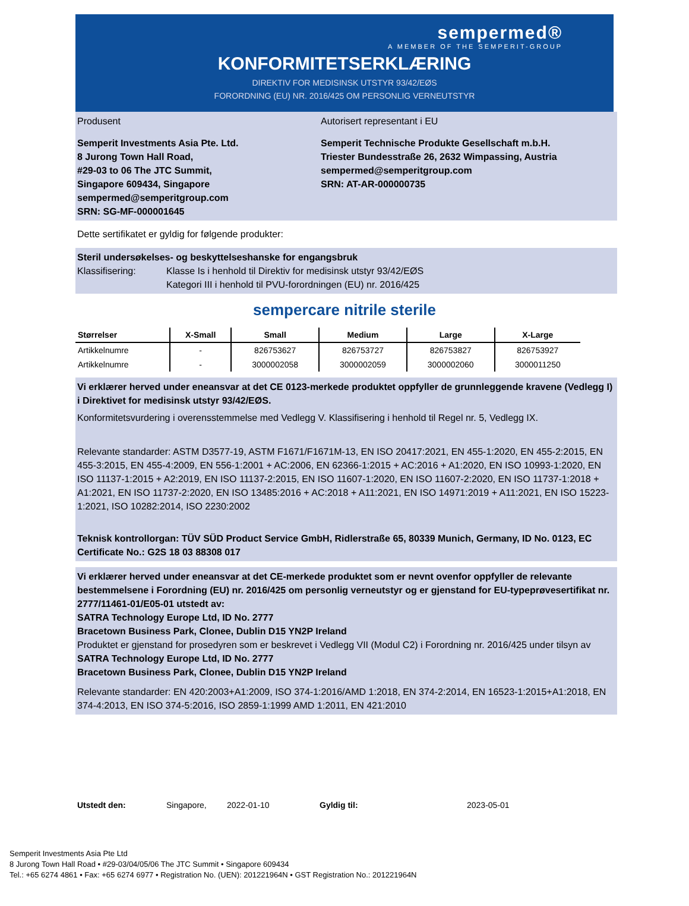sempermed®
A MEMBER OF THE SEMPERIT-GROUP
KONFORMITETSERKLÆRING
DIREKTIV FOR MEDISINSK UTSTYR 93/42/EØS
FORORDNING (EU) NR. 2016/425 OM PERSONLIG VERNEUTSTYR
Produsent Autorisert representant i EU
Semperit Investments Asia Pte. Ltd.
8 Jurong Town Hall Road,
#29-03 to 06 The JTC Summit,
Singapore 609434, Singapore
sempermed@semperitgroup.com
SRN: SG-MF-000001645
Semperit Technische Produkte Gesellschaft m.b.H.
Triester Bundesstraße 26, 2632 Wimpassing, Austria
sempermed@semperitgroup.com
SRN: AT-AR-000000735
Dette sertifikatet er gyldig for følgende produkter:
Steril undersøkelses- og beskyttelseshanske for engangsbruk
Klassifisering: Klasse Is i henhold til Direktiv for medisinsk utstyr 93/42/EØS
Kategori III i henhold til PVU-forordningen (EU) nr. 2016/425
sempercare nitrile sterile
| Størrelser | X-Small | Small | Medium | Large | X-Large |
| --- | --- | --- | --- | --- | --- |
| Artikkelnumre | - | 826753627 | 826753727 | 826753827 | 826753927 |
| Artikkelnumre | - | 3000002058 | 3000002059 | 3000002060 | 3000011250 |
Vi erklærer herved under eneansvar at det CE 0123-merkede produktet oppfyller de grunnleggende kravene (Vedlegg I) i Direktivet for medisinsk utstyr 93/42/EØS.
Konformitetsvurdering i overensstemmelse med Vedlegg V. Klassifisering i henhold til Regel nr. 5, Vedlegg IX.
Relevante standarder: ASTM D3577-19, ASTM F1671/F1671M-13, EN ISO 20417:2021, EN 455-1:2020, EN 455-2:2015, EN 455-3:2015, EN 455-4:2009, EN 556-1:2001 + AC:2006, EN 62366-1:2015 + AC:2016 + A1:2020, EN ISO 10993-1:2020, EN ISO 11137-1:2015 + A2:2019, EN ISO 11137-2:2015, EN ISO 11607-1:2020, EN ISO 11607-2:2020, EN ISO 11737-1:2018 + A1:2021, EN ISO 11737-2:2020, EN ISO 13485:2016 + AC:2018 + A11:2021, EN ISO 14971:2019 + A11:2021, EN ISO 15223-1:2021, ISO 10282:2014, ISO 2230:2002
Teknisk kontrollorgan: TÜV SÜD Product Service GmbH, Ridlerstraße 65, 80339 Munich, Germany, ID No. 0123, EC Certificate No.: G2S 18 03 88308 017
Vi erklærer herved under eneansvar at det CE-merkede produktet som er nevnt ovenfor oppfyller de relevante bestemmelsene i Forordning (EU) nr. 2016/425 om personlig verneutstyr og er gjenstand for EU-typeprøvesertifikat nr. 2777/11461-01/E05-01 utstedt av:
SATRA Technology Europe Ltd, ID No. 2777
Bracetown Business Park, Clonee, Dublin D15 YN2P Ireland
Produktet er gjenstand for prosedyren som er beskrevet i Vedlegg VII (Modul C2) i Forordning nr. 2016/425 under tilsyn av
SATRA Technology Europe Ltd, ID No. 2777
Bracetown Business Park, Clonee, Dublin D15 YN2P Ireland
Relevante standarder: EN 420:2003+A1:2009, ISO 374-1:2016/AMD 1:2018, EN 374-2:2014, EN 16523-1:2015+A1:2018, EN 374-4:2013, EN ISO 374-5:2016, ISO 2859-1:1999 AMD 1:2011, EN 421:2010
Utstedt den: Singapore, 2022-01-10 Gyldig til: 2023-05-01
Semperit Investments Asia Pte Ltd
8 Jurong Town Hall Road • #29-03/04/05/06 The JTC Summit • Singapore 609434
Tel.: +65 6274 4861 • Fax: +65 6274 6977 • Registration No. (UEN): 201221964N • GST Registration No.: 201221964N